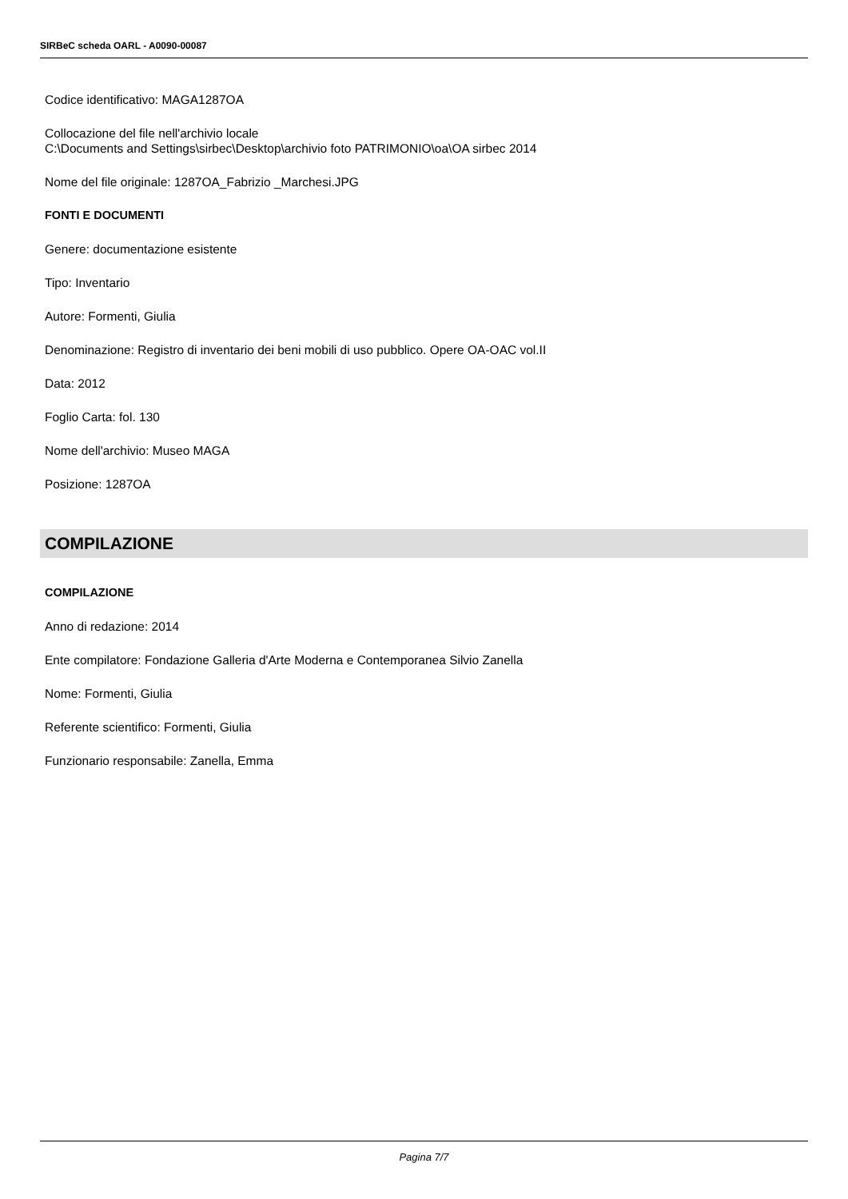SIRBeC scheda OARL - A0090-00087
Codice identificativo: MAGA1287OA
Collocazione del file nell'archivio locale
C:\Documents and Settings\sirbec\Desktop\archivio foto PATRIMONIO\oa\OA sirbec 2014
Nome del file originale: 1287OA_Fabrizio _Marchesi.JPG
FONTI E DOCUMENTI
Genere: documentazione esistente
Tipo: Inventario
Autore: Formenti, Giulia
Denominazione: Registro di inventario dei beni mobili di uso pubblico. Opere OA-OAC vol.II
Data: 2012
Foglio Carta: fol. 130
Nome dell'archivio: Museo MAGA
Posizione: 1287OA
COMPILAZIONE
COMPILAZIONE
Anno di redazione: 2014
Ente compilatore: Fondazione Galleria d'Arte Moderna e Contemporanea Silvio Zanella
Nome: Formenti, Giulia
Referente scientifico: Formenti, Giulia
Funzionario responsabile: Zanella, Emma
Pagina 7/7